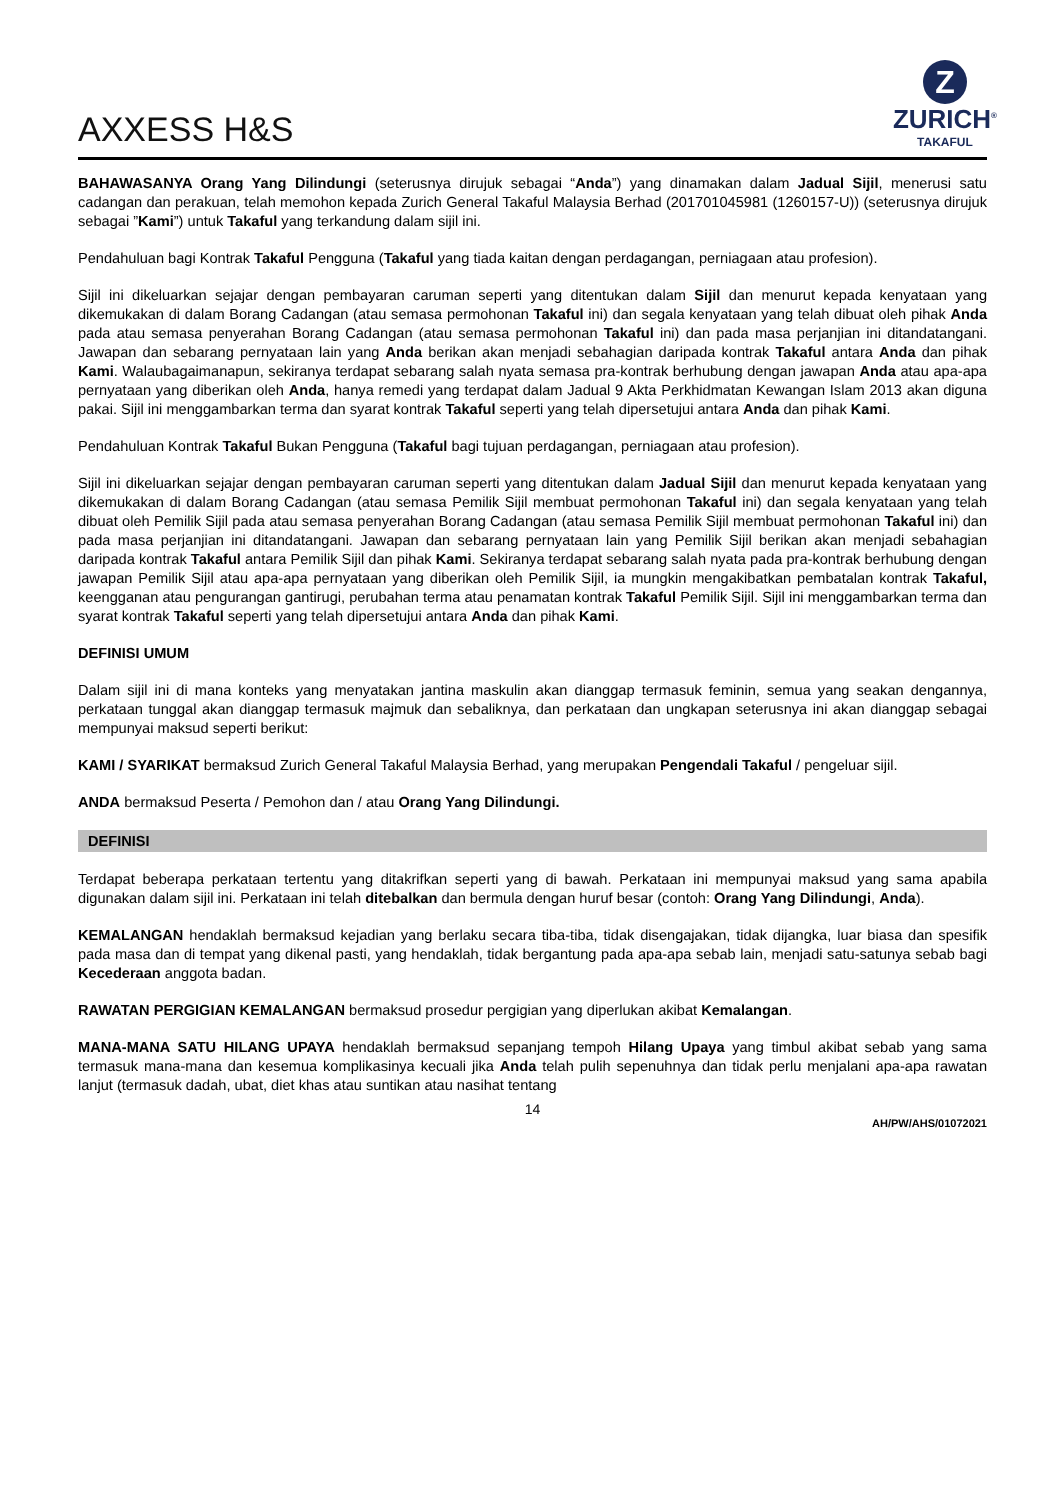AXXESS H&S
Z
ZURICH<sup>®</sup>
TAKAFUL
BAHAWASANYA Orang Yang Dilindungi (seterusnya dirujuk sebagai “Anda”) yang dinamakan dalam Jadual Sijil, menerusi satu cadangan dan perakuan, telah memohon kepada Zurich General Takaful Malaysia Berhad (201701045981 (1260157-U)) (seterusnya dirujuk sebagai ”Kami”) untuk Takaful yang terkandung dalam sijil ini.
Pendahuluan bagi Kontrak Takaful Pengguna (Takaful yang tiada kaitan dengan perdagangan, perniagaan atau profesion).
Sijil ini dikeluarkan sejajar dengan pembayaran caruman seperti yang ditentukan dalam Sijil dan menurut kepada kenyataan yang dikemukakan di dalam Borang Cadangan (atau semasa permohonan Takaful ini) dan segala kenyataan yang telah dibuat oleh pihak Anda pada atau semasa penyerahan Borang Cadangan (atau semasa permohonan Takaful ini) dan pada masa perjanjian ini ditandatangani. Jawapan dan sebarang pernyataan lain yang Anda berikan akan menjadi sebahagian daripada kontrak Takaful antara Anda dan pihak Kami. Walaubagaimanapun, sekiranya terdapat sebarang salah nyata semasa pra-kontrak berhubung dengan jawapan Anda atau apa-apa pernyataan yang diberikan oleh Anda, hanya remedi yang terdapat dalam Jadual 9 Akta Perkhidmatan Kewangan Islam 2013 akan diguna pakai. Sijil ini menggambarkan terma dan syarat kontrak Takaful seperti yang telah dipersetujui antara Anda dan pihak Kami.
Pendahuluan Kontrak Takaful Bukan Pengguna (Takaful bagi tujuan perdagangan, perniagaan atau profesion).
Sijil ini dikeluarkan sejajar dengan pembayaran caruman seperti yang ditentukan dalam Jadual Sijil dan menurut kepada kenyataan yang dikemukakan di dalam Borang Cadangan (atau semasa Pemilik Sijil membuat permohonan Takaful ini) dan segala kenyataan yang telah dibuat oleh Pemilik Sijil pada atau semasa penyerahan Borang Cadangan (atau semasa Pemilik Sijil membuat permohonan Takaful ini) dan pada masa perjanjian ini ditandatangani. Jawapan dan sebarang pernyataan lain yang Pemilik Sijil berikan akan menjadi sebahagian daripada kontrak Takaful antara Pemilik Sijil dan pihak Kami. Sekiranya terdapat sebarang salah nyata pada pra-kontrak berhubung dengan jawapan Pemilik Sijil atau apa-apa pernyataan yang diberikan oleh Pemilik Sijil, ia mungkin mengakibatkan pembatalan kontrak Takaful, keengganan atau pengurangan gantirugi, perubahan terma atau penamatan kontrak Takaful Pemilik Sijil. Sijil ini menggambarkan terma dan syarat kontrak Takaful seperti yang telah dipersetujui antara Anda dan pihak Kami.
DEFINISI UMUM
Dalam sijil ini di mana konteks yang menyatakan jantina maskulin akan dianggap termasuk feminin, semua yang seakan dengannya, perkataan tunggal akan dianggap termasuk majmuk dan sebaliknya, dan perkataan dan ungkapan seterusnya ini akan dianggap sebagai mempunyai maksud seperti berikut:
KAMI / SYARIKAT bermaksud Zurich General Takaful Malaysia Berhad, yang merupakan Pengendali Takaful / pengeluar sijil.
ANDA bermaksud Peserta / Pemohon dan / atau Orang Yang Dilindungi.
DEFINISI
Terdapat beberapa perkataan tertentu yang ditakrifkan seperti yang di bawah. Perkataan ini mempunyai maksud yang sama apabila digunakan dalam sijil ini. Perkataan ini telah ditebalkan dan bermula dengan huruf besar (contoh: Orang Yang Dilindungi, Anda).
KEMALANGAN hendaklah bermaksud kejadian yang berlaku secara tiba-tiba, tidak disengajakan, tidak dijangka, luar biasa dan spesifik pada masa dan di tempat yang dikenal pasti, yang hendaklah, tidak bergantung pada apa-apa sebab lain, menjadi satu-satunya sebab bagi Kecederaan anggota badan.
RAWATAN PERGIGIAN KEMALANGAN bermaksud prosedur pergigian yang diperlukan akibat Kemalangan.
MANA-MANA SATU HILANG UPAYA hendaklah bermaksud sepanjang tempoh Hilang Upaya yang timbul akibat sebab yang sama termasuk mana-mana dan kesemua komplikasinya kecuali jika Anda telah pulih sepenuhnya dan tidak perlu menjalani apa-apa rawatan lanjut (termasuk dadah, ubat, diet khas atau suntikan atau nasihat tentang
14
AH/PW/AHS/01072021